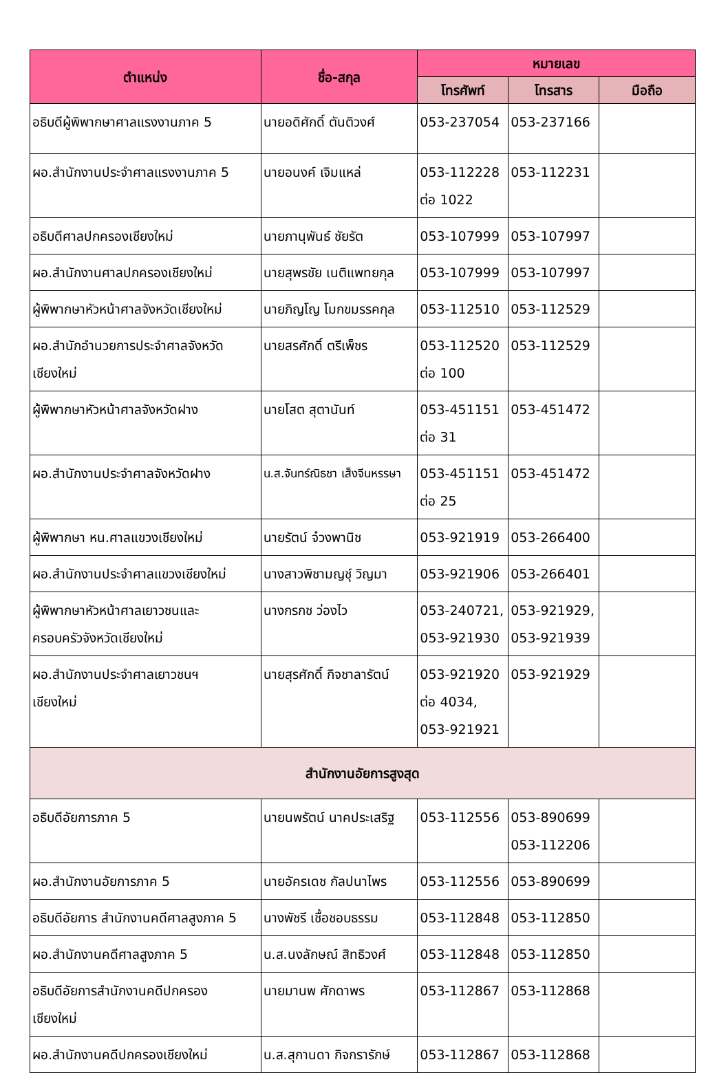| ตำแหน่ง | ชื่อ-สกุล | หมายเลข | | |
| --- | --- | --- | --- | --- |
| | | โทรศัพท์ | โทรสาร | มือถือ |
| อธิบดีผู้พิพากษาศาลแรงงานภาค 5 | นายอดิศักดิ์ ตันติวงศ์ | 053-237054 | 053-237166 | |
| ผอ.สำนักงานประจำศาลแรงงานภาค 5 | นายอนงค์ เจิมแหล่ | 053-112228 ต่อ 1022 | 053-112231 | |
| อธิบดีศาลปกครองเชียงใหม่ | นายภานุพันธ์ ชัยรัต | 053-107999 | 053-107997 | |
| ผอ.สำนักงานศาลปกครองเชียงใหม่ | นายสุพรชัย เนติแพทยกุล | 053-107999 | 053-107997 | |
| ผู้พิพากษาหัวหน้าศาลจังหวัดเชียงใหม่ | นายภิญโญ โมกขมรรคกุล | 053-112510 | 053-112529 | |
| ผอ.สำนักอำนวยการประจำศาลจังหวัด เชียงใหม่ | นายสรศักดิ์ ตรีเพ็ชร | 053-112520 ต่อ 100 | 053-112529 | |
| ผู้พิพากษาหัวหน้าศาลจังหวัดฝาง | นายโสต สุตานันท์ | 053-451151 ต่อ 31 | 053-451472 | |
| ผอ.สำนักงานประจำศาลจังหวัดฝาง | น.ส.จันทร์ณิธชา เส็งจีนหรรษา | 053-451151 ต่อ 25 | 053-451472 | |
| ผู้พิพากษา หน.ศาลแขวงเชียงใหม่ | นายรัตน์ จ๋วงพานิช | 053-921919 | 053-266400 | |
| ผอ.สำนักงานประจำศาลแขวงเชียงใหม่ | นางสาวพิชามญชุ์ วิญมา | 053-921906 | 053-266401 | |
| ผู้พิพากษาหัวหน้าศาลเยาวชนและ ครอบครัวจังหวัดเชียงใหม่ | นางกรกช ว่องไว | 053-240721, 053-921930 | 053-921929, 053-921939 | |
| ผอ.สำนักงานประจำศาลเยาวชนฯ เชียงใหม่ | นายสุรศักดิ์ กิจชาลารัตน์ | 053-921920 ต่อ 4034, 053-921921 | 053-921929 | |
| สำนักงานอัยการสูงสุด | | | | |
| อธิบดีอัยการภาค 5 | นายนพรัตน์ นาคประเสริฐ | 053-112556 | 053-890699 053-112206 | |
| ผอ.สำนักงานอัยการภาค 5 | นายอัครเดช กัลปนาไพร | 053-112556 | 053-890699 | |
| อธิบดีอัยการ สำนักงานคดีศาลสูงภาค 5 | นางพัชรี เชื้อชอบธรรม | 053-112848 | 053-112850 | |
| ผอ.สำนักงานคดีศาลสูงภาค 5 | น.ส.นงลักษณ์ สิทธิวงศ์ | 053-112848 | 053-112850 | |
| อธิบดีอัยการสำนักงานคดีปกครอง เชียงใหม่ | นายมานพ ศักดาพร | 053-112867 | 053-112868 | |
| ผอ.สำนักงานคดีปกครองเชียงใหม่ | น.ส.สุกานดา กิจกรารักษ์ | 053-112867 | 053-112868 | |